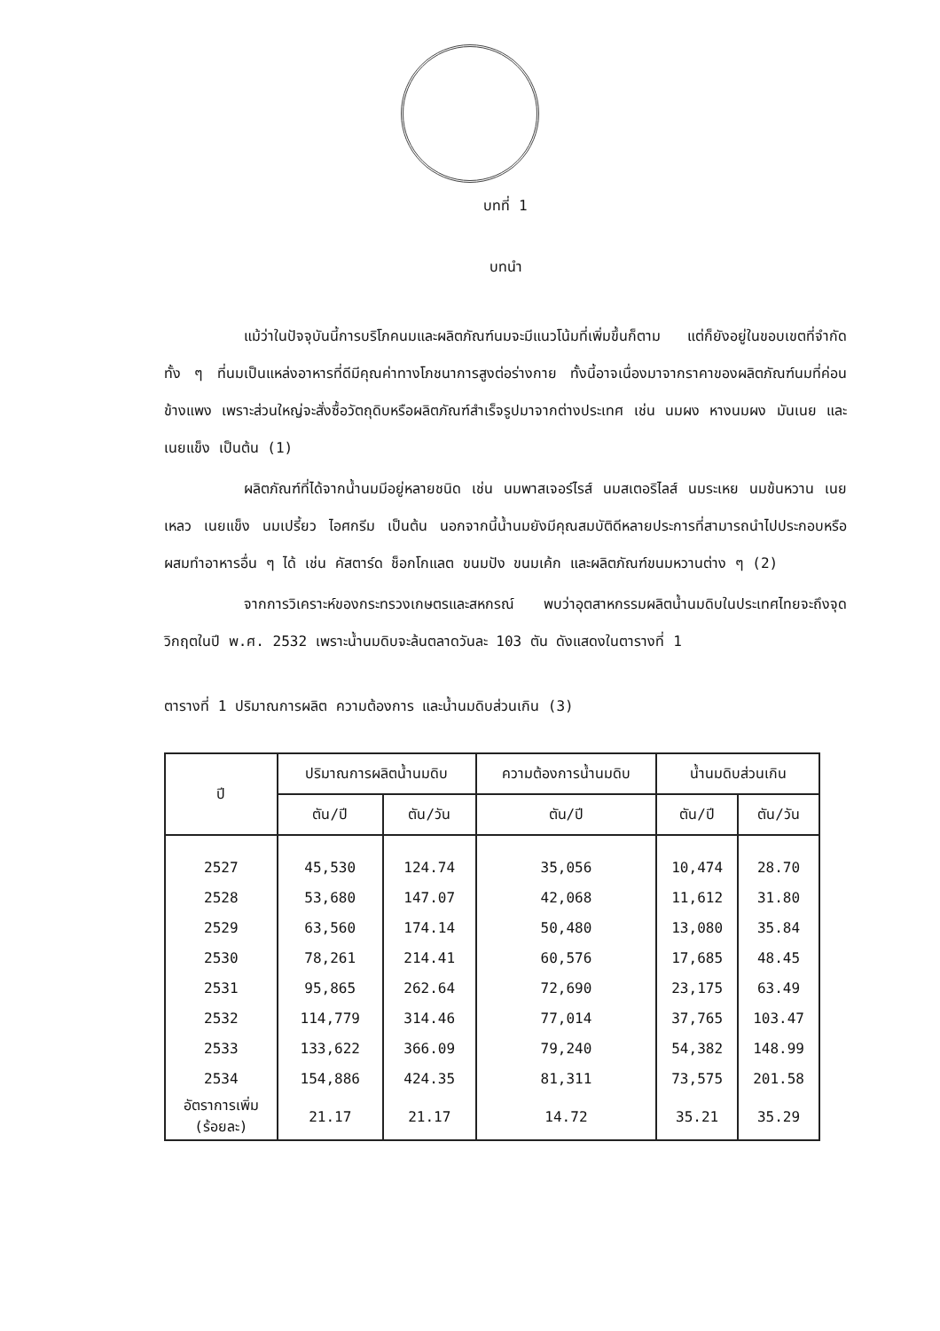บทที่ 1
บทนำ
แม้ว่าในปัจจุบันนี้การบริโภคนมและผลิตภัณฑ์นมจะมีแนวโน้มที่เพิ่มขึ้นก็ตาม แต่ก็ยังอยู่ในขอบเขตที่จำกัด ทั้ง ๆ ที่นมเป็นแหล่งอาหารที่ดีมีคุณค่าทางโภชนาการสูงต่อร่างกาย ทั้งนี้อาจเนื่องมาจากราคาของผลิตภัณฑ์นมที่ค่อนข้างแพง เพราะส่วนใหญ่จะสั่งซื้อวัตถุดิบหรือผลิตภัณฑ์สำเร็จรูปมาจากต่างประเทศ เช่น นมผง หางนมผง มันเนย และเนยแข็ง เป็นต้น (1)
ผลิตภัณฑ์ที่ได้จากน้ำนมมีอยู่หลายชนิด เช่น นมพาสเจอร์ไรส์ นมสเตอริไลส์ นมระเหย นมข้นหวาน เนยเหลว เนยแข็ง นมเปรี้ยว ไอศกรีม เป็นต้น นอกจากนี้น้ำนมยังมีคุณสมบัติดีหลายประการที่สามารถนำไปประกอบหรือผสมทำอาหารอื่น ๆ ได้ เช่น คัสตาร์ด ช็อกโกแลต ขนมปัง ขนมเค้ก และผลิตภัณฑ์ขนมหวานต่าง ๆ (2)
จากการวิเคราะห์ของกระทรวงเกษตรและสหกรณ์ พบว่าอุตสาหกรรมผลิตน้ำนมดิบในประเทศไทยจะถึงจุดวิกฤตในปี พ.ศ. 2532 เพราะน้ำนมดิบจะล้นตลาดวันละ 103 ตัน ดังแสดงในตารางที่ 1
ตารางที่ 1 ปริมาณการผลิต ความต้องการ และน้ำนมดิบส่วนเกิน (3)
| ปี | ปริมาณการผลิตน้ำนมดิบ | | ความต้องการน้ำนมดิบ | น้ำนมดิบส่วนเกิน | |
| --- | --- | --- | --- | --- | --- |
| | ตัน/ปี | ตัน/วัน | ตัน/ปี | ตัน/ปี | ตัน/วัน |
| 2527 | 45,530 | 124.74 | 35,056 | 10,474 | 28.70 |
| 2528 | 53,680 | 147.07 | 42,068 | 11,612 | 31.80 |
| 2529 | 63,560 | 174.14 | 50,480 | 13,080 | 35.84 |
| 2530 | 78,261 | 214.41 | 60,576 | 17,685 | 48.45 |
| 2531 | 95,865 | 262.64 | 72,690 | 23,175 | 63.49 |
| 2532 | 114,779 | 314.46 | 77,014 | 37,765 | 103.47 |
| 2533 | 133,622 | 366.09 | 79,240 | 54,382 | 148.99 |
| 2534 | 154,886 | 424.35 | 81,311 | 73,575 | 201.58 |
| อัตราการเพิ่ม (ร้อยละ) | 21.17 | 21.17 | 14.72 | 35.21 | 35.29 |